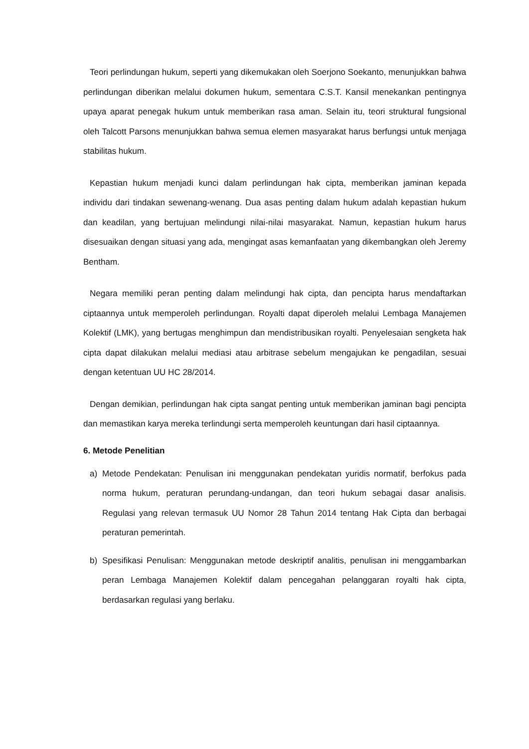Teori perlindungan hukum, seperti yang dikemukakan oleh Soerjono Soekanto, menunjukkan bahwa perlindungan diberikan melalui dokumen hukum, sementara C.S.T. Kansil menekankan pentingnya upaya aparat penegak hukum untuk memberikan rasa aman. Selain itu, teori struktural fungsional oleh Talcott Parsons menunjukkan bahwa semua elemen masyarakat harus berfungsi untuk menjaga stabilitas hukum.
Kepastian hukum menjadi kunci dalam perlindungan hak cipta, memberikan jaminan kepada individu dari tindakan sewenang-wenang. Dua asas penting dalam hukum adalah kepastian hukum dan keadilan, yang bertujuan melindungi nilai-nilai masyarakat. Namun, kepastian hukum harus disesuaikan dengan situasi yang ada, mengingat asas kemanfaatan yang dikembangkan oleh Jeremy Bentham.
Negara memiliki peran penting dalam melindungi hak cipta, dan pencipta harus mendaftarkan ciptaannya untuk memperoleh perlindungan. Royalti dapat diperoleh melalui Lembaga Manajemen Kolektif (LMK), yang bertugas menghimpun dan mendistribusikan royalti. Penyelesaian sengketa hak cipta dapat dilakukan melalui mediasi atau arbitrase sebelum mengajukan ke pengadilan, sesuai dengan ketentuan UU HC 28/2014.
Dengan demikian, perlindungan hak cipta sangat penting untuk memberikan jaminan bagi pencipta dan memastikan karya mereka terlindungi serta memperoleh keuntungan dari hasil ciptaannya.
6. Metode Penelitian
a) Metode Pendekatan: Penulisan ini menggunakan pendekatan yuridis normatif, berfokus pada norma hukum, peraturan perundang-undangan, dan teori hukum sebagai dasar analisis. Regulasi yang relevan termasuk UU Nomor 28 Tahun 2014 tentang Hak Cipta dan berbagai peraturan pemerintah.
b) Spesifikasi Penulisan: Menggunakan metode deskriptif analitis, penulisan ini menggambarkan peran Lembaga Manajemen Kolektif dalam pencegahan pelanggaran royalti hak cipta, berdasarkan regulasi yang berlaku.